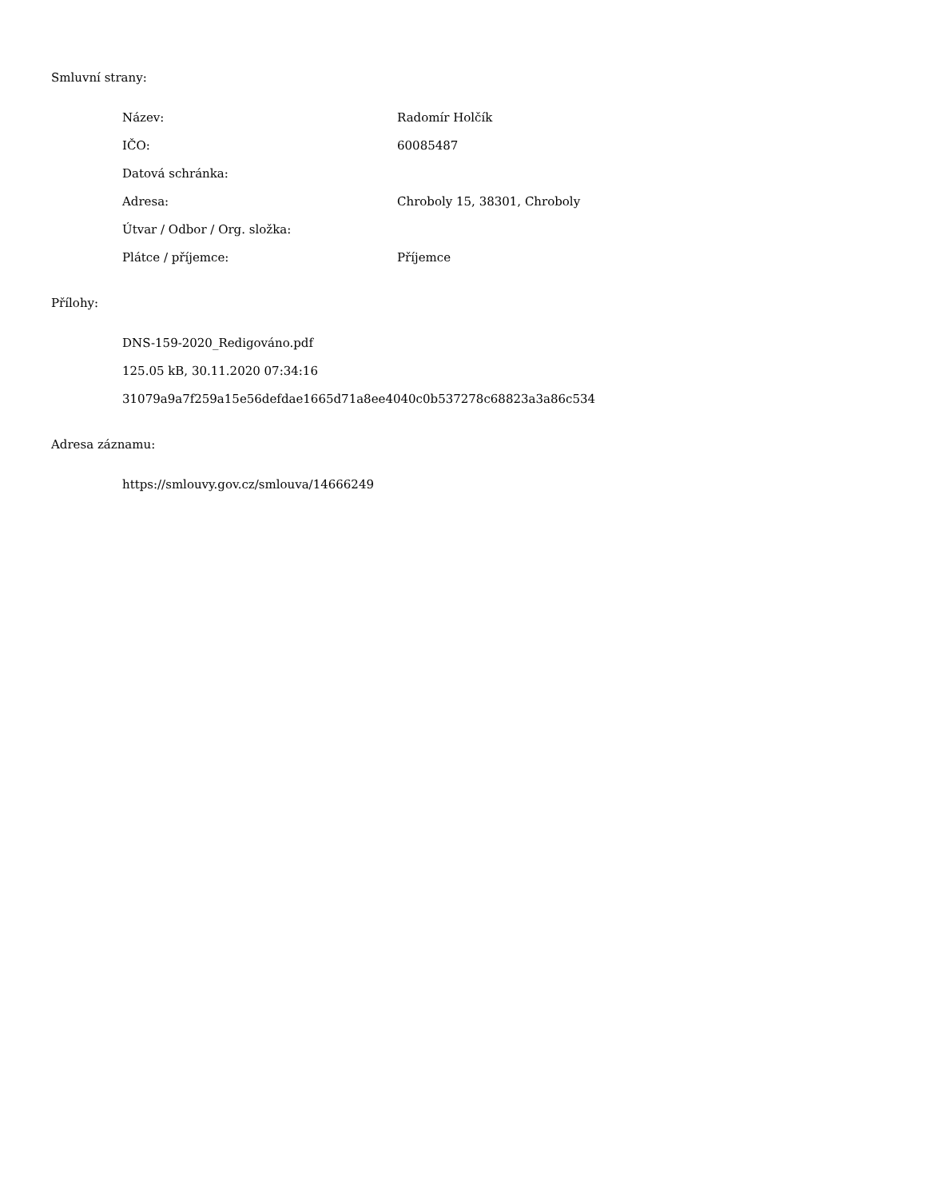Smluvní strany:
| Název: | Radomír Holčík |
| IČO: | 60085487 |
| Datová schránka: | |
| Adresa: | Chroboly 15, 38301, Chroboly |
| Útvar / Odbor / Org. složka: | |
| Plátce / příjemce: | Příjemce |
Přílohy:
| DNS-159-2020_Redigováno.pdf |
| 125.05 kB, 30.11.2020 07:34:16 |
| 31079a9a7f259a15e56defdae1665d71a8ee4040c0b537278c68823a3a86c534 |
Adresa záznamu:
| https://smlouvy.gov.cz/smlouva/14666249 |